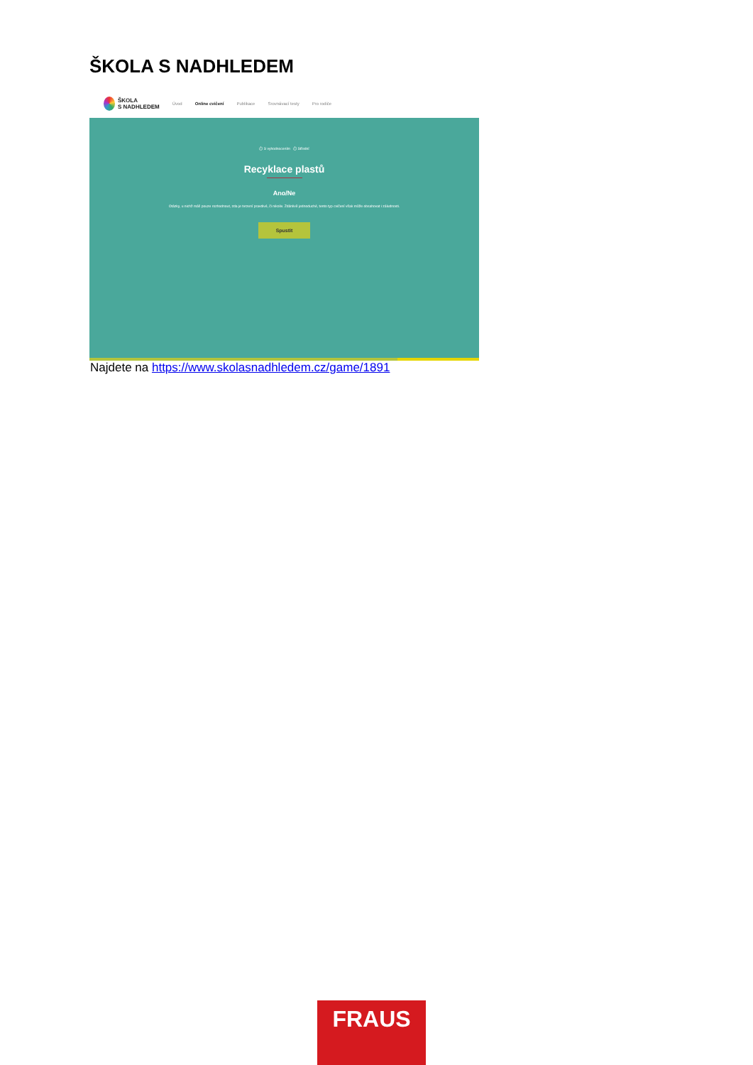ŠKOLA S NADHLEDEM
ŠKOLA
S NADHLEDEM Úvod Online cvičení Publikace Srovnávací testy Pro rodiče
⏱ S vyhodnocením ⏱ Střední
Recyklace plastů
Ano/Ne
Otázky, u nichž máš pouze rozhodnout, zda je tvrzení pravdivé, či nikoliv. Zdánlivě jednoduché, tento typ cvičení však může obsahovat i záludnosti.
Spustit
Najdete na https://www.skolasnadhledem.cz/game/1891
FRAUS